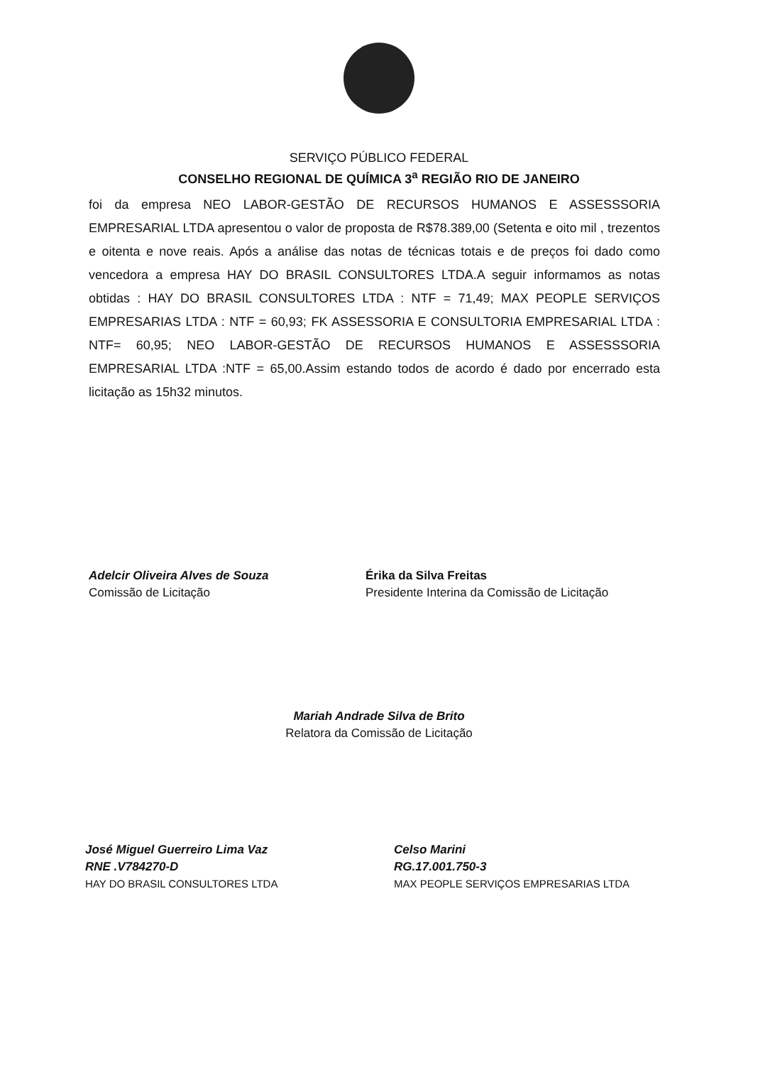SERVIÇO PÚBLICO FEDERAL
CONSELHO REGIONAL DE QUÍMICA 3<sup>a</sup> REGIÃO RIO DE JANEIRO
foi da empresa NEO LABOR-GESTÃO DE RECURSOS HUMANOS E ASSESSSORIA EMPRESARIAL LTDA apresentou o valor de proposta de R$78.389,00 (Setenta e oito mil , trezentos e oitenta e nove reais. Após a análise das notas de técnicas totais e de preços foi dado como vencedora a empresa HAY DO BRASIL CONSULTORES LTDA.A seguir informamos as notas obtidas : HAY DO BRASIL CONSULTORES LTDA : NTF = 71,49; MAX PEOPLE SERVIÇOS EMPRESARIAS LTDA : NTF = 60,93; FK ASSESSORIA E CONSULTORIA EMPRESARIAL LTDA : NTF= 60,95; NEO LABOR-GESTÃO DE RECURSOS HUMANOS E ASSESSSORIA EMPRESARIAL LTDA :NTF = 65,00.Assim estando todos de acordo é dado por encerrado esta licitação as 15h32 minutos.
Adelcir Oliveira Alves de Souza
Comissão de Licitação
Érika da Silva Freitas
Presidente Interina da Comissão de Licitação
Mariah Andrade Silva de Brito
Relatora da Comissão de Licitação
José Miguel Guerreiro Lima Vaz
RNE .V784270-D
HAY DO BRASIL CONSULTORES LTDA
Celso Marini
RG.17.001.750-3
MAX PEOPLE SERVIÇOS EMPRESARIAS LTDA